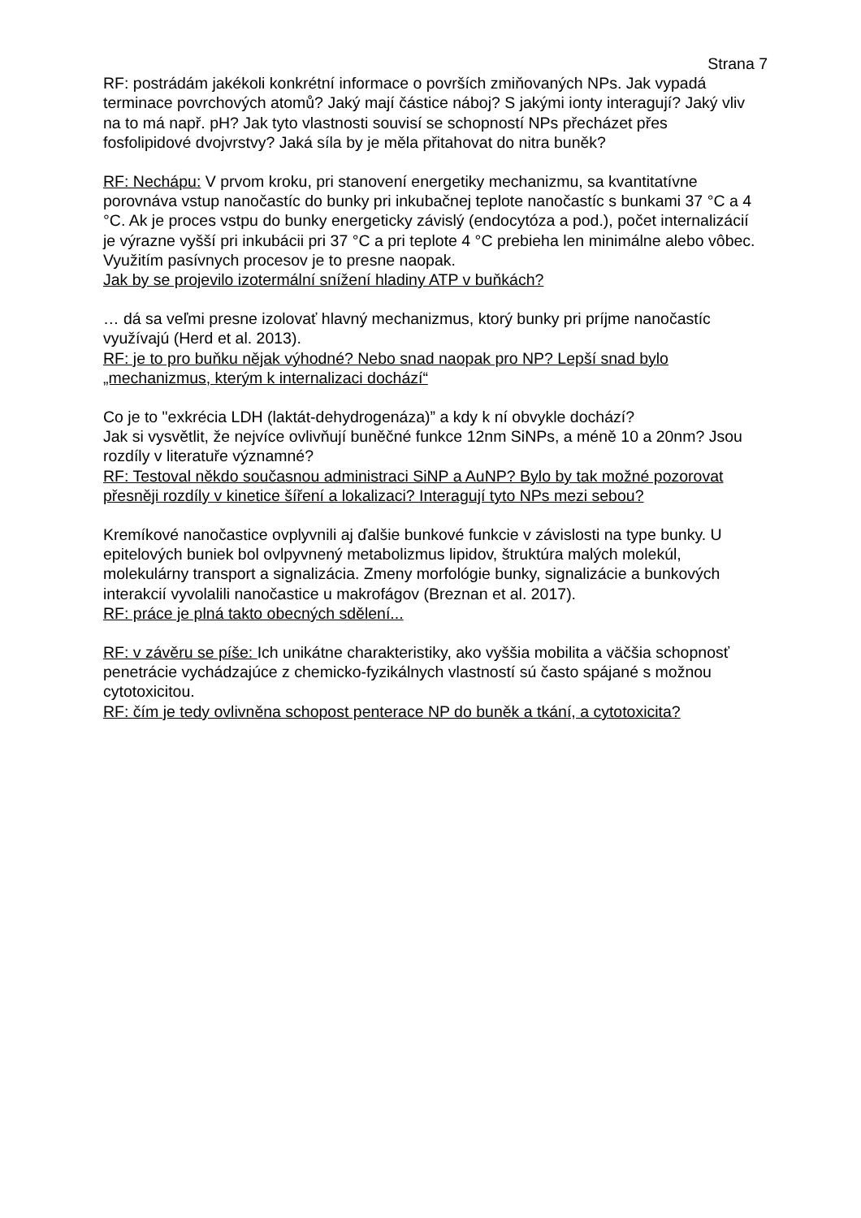Strana 7
RF: postrádám jakékoli konkrétní informace o površích zmiňovaných NPs. Jak vypadá terminace povrchových atomů? Jaký mají částice náboj? S jakými ionty interagují? Jaký vliv na to má např. pH? Jak tyto vlastnosti souvisí se schopností NPs přecházet přes fosfolipidové dvojvrstvy? Jaká síla by je měla přitahovat do nitra buněk?
RF: Nechápu: V prvom kroku, pri stanovení energetiky mechanizmu, sa kvantitatívne porovnáva vstup nanočastíc do bunky pri inkubačnej teplote nanočastíc s bunkami 37 °C a 4 °C. Ak je proces vstpu do bunky energeticky závislý (endocytóza a pod.), počet internalizácií je výrazne vyšší pri inkubácii pri 37 °C a pri teplote 4 °C prebieha len minimálne alebo vôbec. Využitím pasívnych procesov je to presne naopak.
Jak by se projevilo izotermální snížení hladiny ATP v buňkách?
… dá sa veľmi presne izolovať hlavný mechanizmus, ktorý bunky pri príjme nanočastíc využívajú (Herd et al. 2013).
RF: je to pro buňku nějak výhodné? Nebo snad naopak pro NP? Lepší snad bylo „mechanizmus, kterým k internalizaci dochází“
Co je to "exkrécia LDH (laktát-dehydrogenáza)” a kdy k ní obvykle dochází?
Jak si vysvětlit, že nejvíce ovlivňují buněčné funkce 12nm SiNPs, a méně 10 a 20nm? Jsou rozdíly v literatuře významné?
RF: Testoval někdo současnou administraci SiNP a AuNP? Bylo by tak možné pozorovat přesněji rozdíly v kinetice šíření a lokalizaci? Interagují tyto NPs mezi sebou?
Kremíkové nanočastice ovplyvnili aj ďalšie bunkové funkcie v závislosti na type bunky. U epitelových buniek bol ovlpyvnený metabolizmus lipidov, štruktúra malých molekúl, molekulárny transport a signalizácia. Zmeny morfológie bunky, signalizácie a bunkových interakcií vyvolalili nanočastice u makrofágov (Breznan et al. 2017).
RF: práce je plná takto obecných sdělení...
RF: v závěru se píše: Ich unikátne charakteristiky, ako vyššia mobilita a väčšia schopnosť penetrácie vychádzajúce z chemicko-fyzikálnych vlastností sú často spájané s možnou cytotoxicitou.
RF: čím je tedy ovlivněna schopost penterace NP do buněk a tkání, a cytotoxicita?